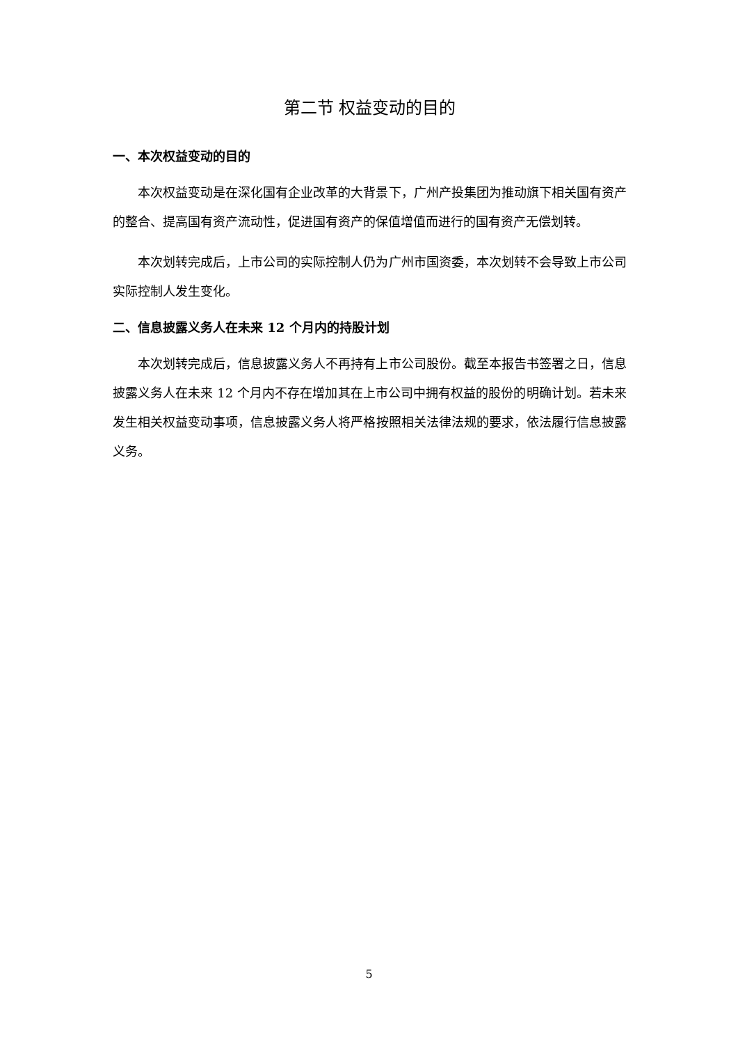第二节 权益变动的目的
一、本次权益变动的目的
本次权益变动是在深化国有企业改革的大背景下，广州产投集团为推动旗下相关国有资产的整合、提高国有资产流动性，促进国有资产的保值增值而进行的国有资产无偿划转。
本次划转完成后，上市公司的实际控制人仍为广州市国资委，本次划转不会导致上市公司实际控制人发生变化。
二、信息披露义务人在未来 12 个月内的持股计划
本次划转完成后，信息披露义务人不再持有上市公司股份。截至本报告书签署之日，信息披露义务人在未来 12 个月内不存在增加其在上市公司中拥有权益的股份的明确计划。若未来发生相关权益变动事项，信息披露义务人将严格按照相关法律法规的要求，依法履行信息披露义务。
5